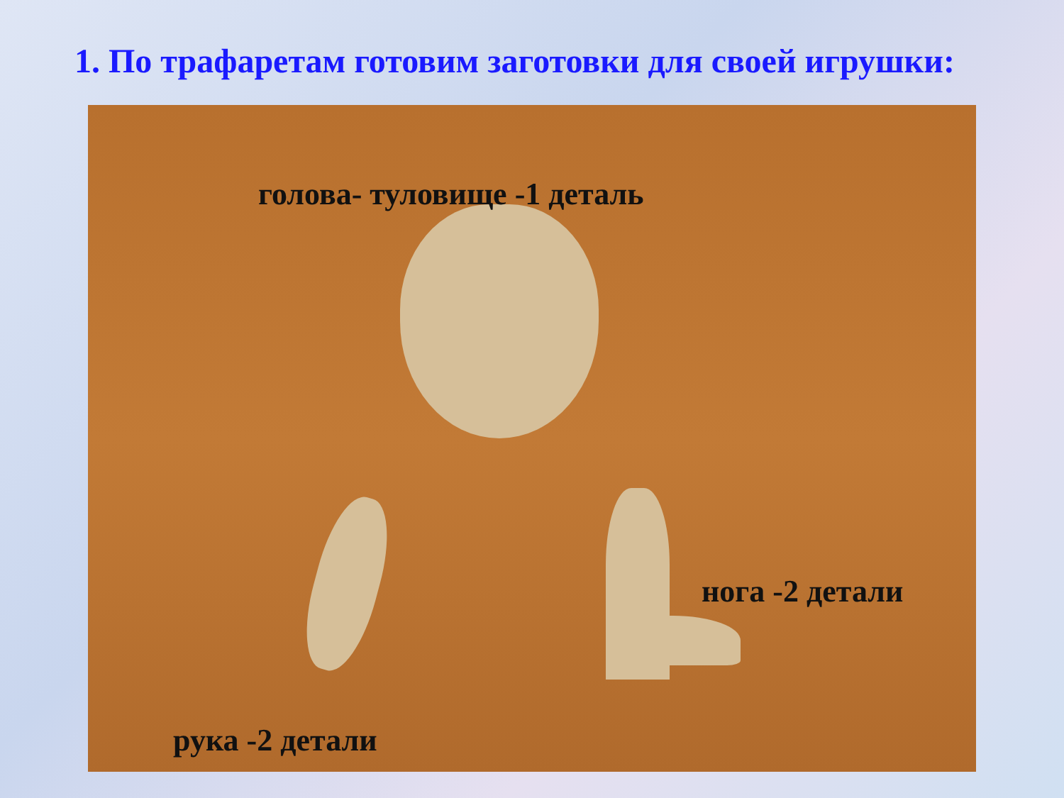1. По трафаретам готовим заготовки для своей игрушки:
голова- туловище -1 деталь
нога -2 детали
рука -2 детали